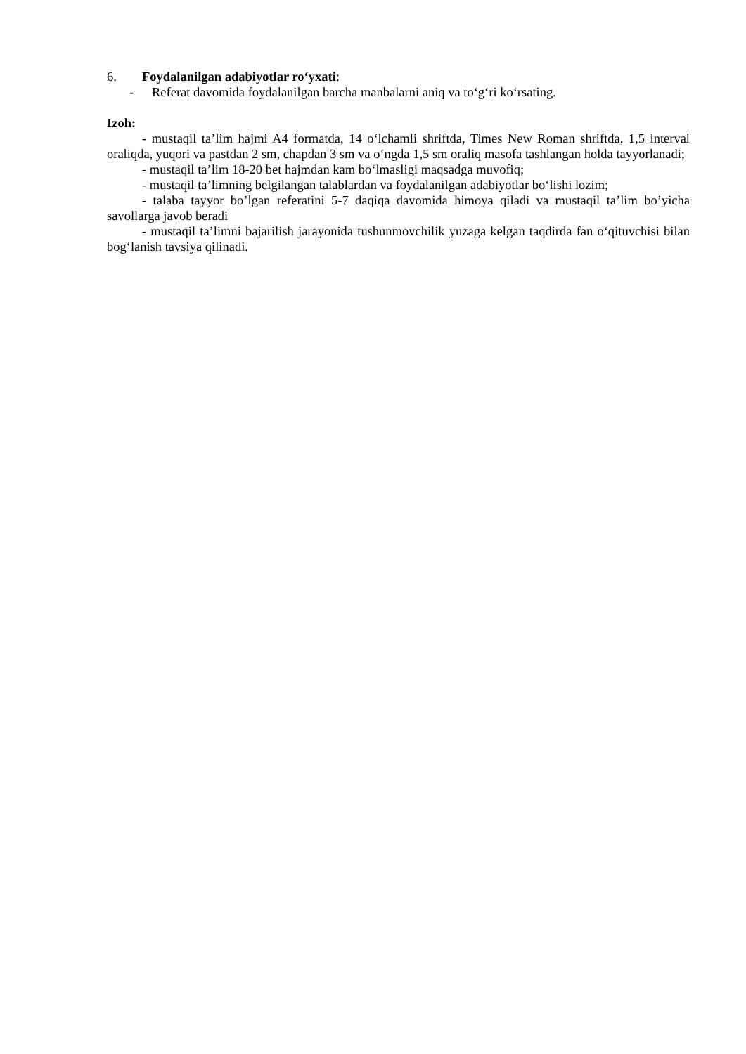6. Foydalanilgan adabiyotlar ro‘yxati:
- Referat davomida foydalanilgan barcha manbalarni aniq va to‘g‘ri ko‘rsating.
Izoh:
- mustaqil ta’lim hajmi A4 formatda, 14 o‘lchamli shriftda, Times New Roman shriftda, 1,5 interval oraliqda, yuqori va pastdan 2 sm, chapdan 3 sm va o‘ngda 1,5 sm oraliq masofa tashlangan holda tayyorlanadi;
- mustaqil ta’lim 18-20 bet hajmdan kam bo‘lmasligi maqsadga muvofiq;
- mustaqil ta’limning belgilangan talablardan va foydalanilgan adabiyotlar bo‘lishi lozim;
- talaba tayyor bo’lgan referatini 5-7 daqiqa davomida himoya qiladi va mustaqil ta’lim bo’yicha savollarga javob beradi
- mustaqil ta’limni bajarilish jarayonida tushunmovchilik yuzaga kelgan taqdirda fan o‘qituvchisi bilan bog‘lanish tavsiya qilinadi.